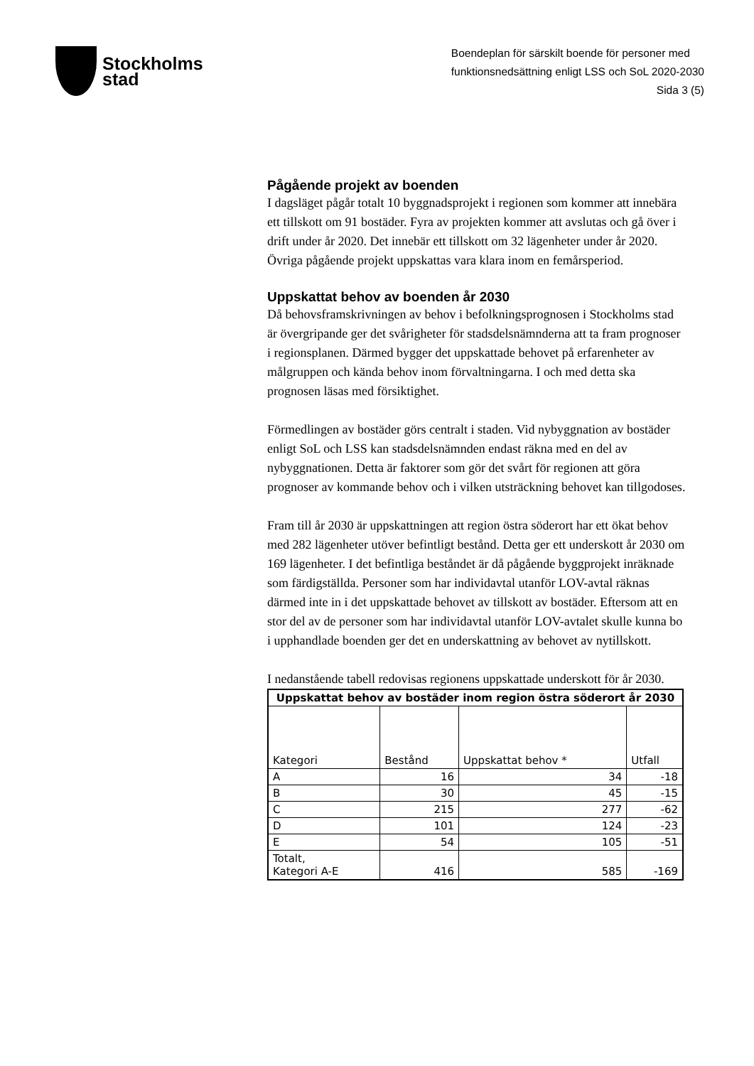Stockholms
stad
Boendeplan för särskilt boende för personer med
funktionsnedsättning enligt LSS och SoL 2020-2030
Sida 3 (5)
Pågående projekt av boenden
I dagsläget pågår totalt 10 byggnadsprojekt i regionen som kommer att innebära ett tillskott om 91 bostäder. Fyra av projekten kommer att avslutas och gå över i drift under år 2020. Det innebär ett tillskott om 32 lägenheter under år 2020. Övriga pågående projekt uppskattas vara klara inom en femårsperiod.
Uppskattat behov av boenden år 2030
Då behovsframskrivningen av behov i befolkningsprognosen i Stockholms stad är övergripande ger det svårigheter för stadsdelsnämnderna att ta fram prognoser i regionsplanen. Därmed bygger det uppskattade behovet på erfarenheter av målgruppen och kända behov inom förvaltningarna. I och med detta ska prognosen läsas med försiktighet.
Förmedlingen av bostäder görs centralt i staden. Vid nybyggnation av bostäder enligt SoL och LSS kan stadsdelsnämnden endast räkna med en del av nybyggnationen. Detta är faktorer som gör det svårt för regionen att göra prognoser av kommande behov och i vilken utsträckning behovet kan tillgodoses.
Fram till år 2030 är uppskattningen att region östra söderort har ett ökat behov med 282 lägenheter utöver befintligt bestånd. Detta ger ett underskott år 2030 om 169 lägenheter. I det befintliga beståndet är då pågående byggprojekt inräknade som färdigställda. Personer som har individavtal utanför LOV-avtal räknas därmed inte in i det uppskattade behovet av tillskott av bostäder. Eftersom att en stor del av de personer som har individavtal utanför LOV-avtalet skulle kunna bo i upphandlade boenden ger det en underskattning av behovet av nytillskott.
I nedanstående tabell redovisas regionens uppskattade underskott för år 2030.
| Uppskattat behov av bostäder inom region östra söderort år 2030 | | | |
| --- | --- | --- | --- |
| Kategori | Bestånd | Uppskattat behov * | Utfall |
| A | 16 | 34 | -18 |
| B | 30 | 45 | -15 |
| C | 215 | 277 | -62 |
| D | 101 | 124 | -23 |
| E | 54 | 105 | -51 |
| Totalt, Kategori A-E | 416 | 585 | -169 |